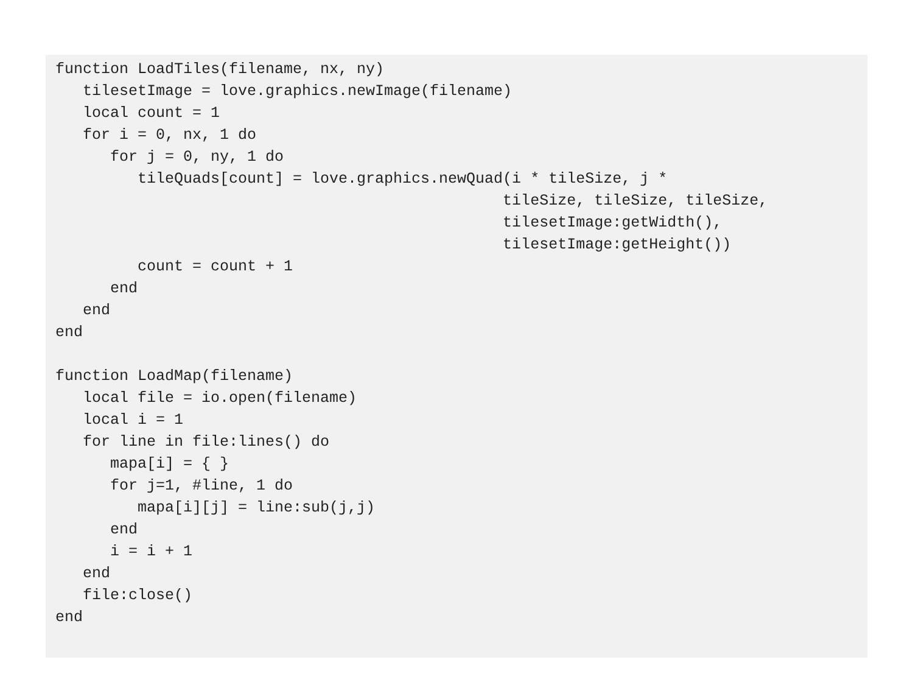function LoadTiles(filename, nx, ny)
   tilesetImage = love.graphics.newImage(filename)
   local count = 1
   for i = 0, nx, 1 do
      for j = 0, ny, 1 do
         tileQuads[count] = love.graphics.newQuad(i * tileSize, j *
                                                 tileSize, tileSize, tileSize,
                                                 tilesetImage:getWidth(),
                                                 tilesetImage:getHeight())
         count = count + 1
      end
   end
end

function LoadMap(filename)
   local file = io.open(filename)
   local i = 1
   for line in file:lines() do
      mapa[i] = { }
      for j=1, #line, 1 do
         mapa[i][j] = line:sub(j,j)
      end
      i = i + 1
   end
   file:close()
end